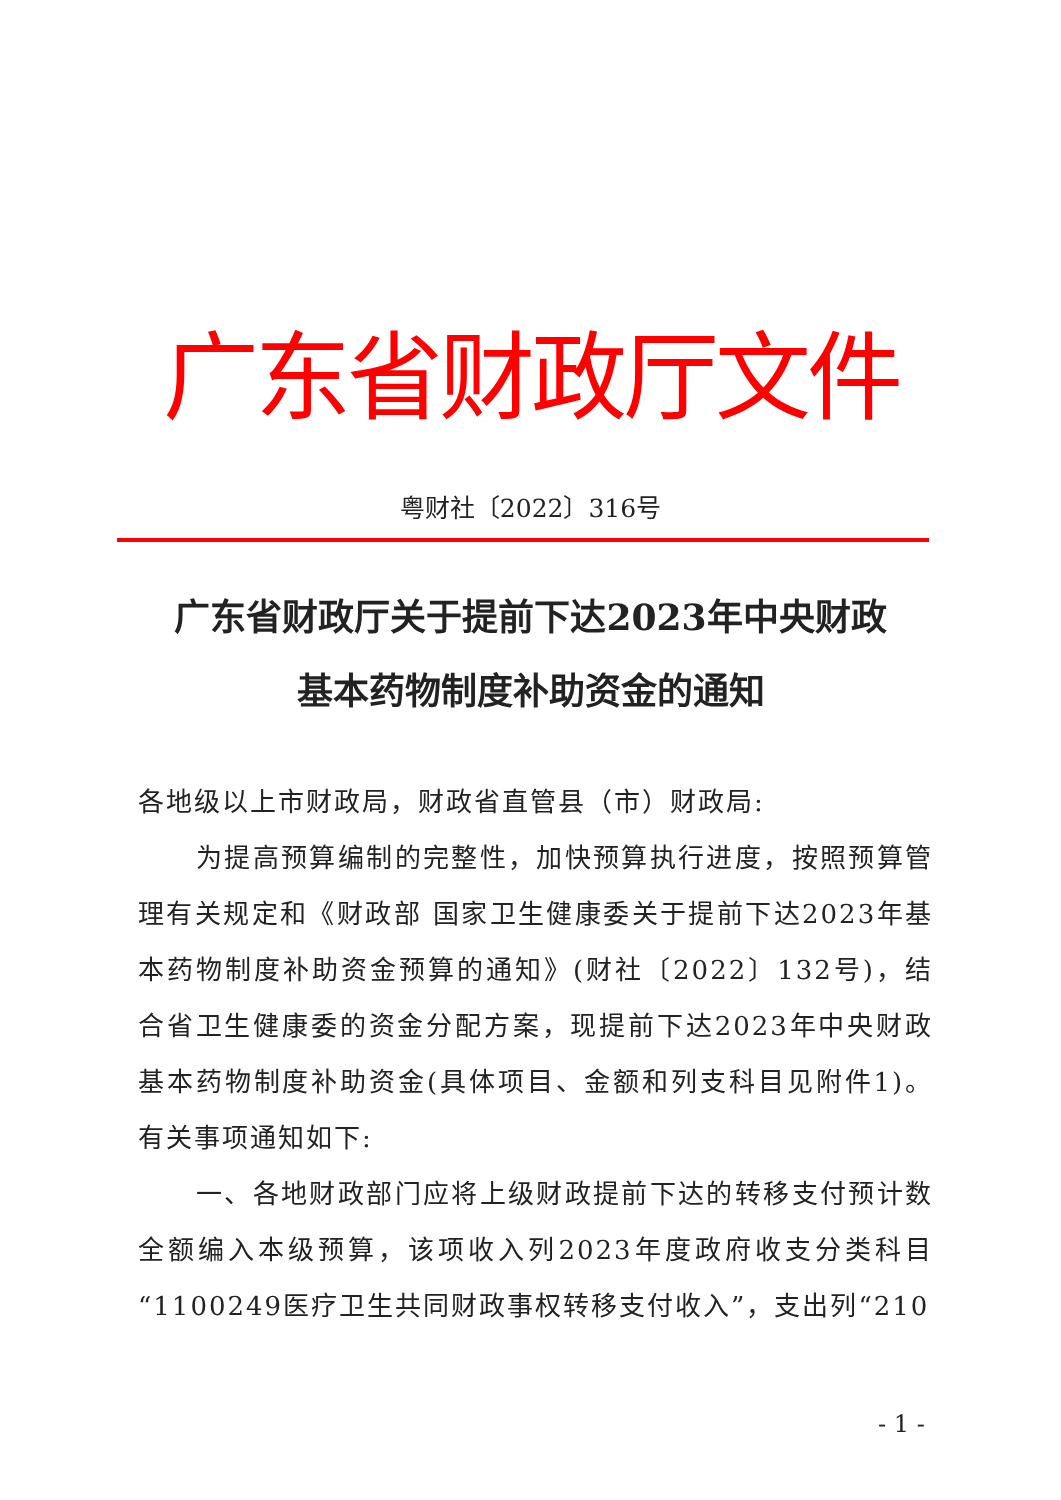广东省财政厅文件
粤财社〔2022〕316号
广东省财政厅关于提前下达2023年中央财政
基本药物制度补助资金的通知
各地级以上市财政局，财政省直管县（市）财政局:
为提高预算编制的完整性，加快预算执行进度，按照预算管理有关规定和《财政部 国家卫生健康委关于提前下达2023年基本药物制度补助资金预算的通知》(财社〔2022〕132号)，结合省卫生健康委的资金分配方案，现提前下达2023年中央财政基本药物制度补助资金(具体项目、金额和列支科目见附件1)。有关事项通知如下:
一、各地财政部门应将上级财政提前下达的转移支付预计数全额编入本级预算，该项收入列2023年度政府收支分类科目“1100249医疗卫生共同财政事权转移支付收入”，支出列“210
- 1 -